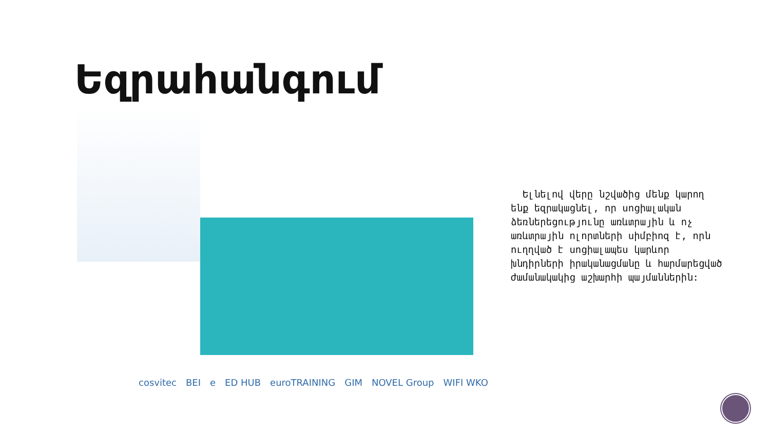Եզրահանգում
Ելնելով վերը նշվածից մենք կարող ենք եզրակացնել, որ սոցիալական ձեռներեցությունը առևտրային և ոչ առևտրային ոլորտների սիմբիոզ է, որն ուղղված է սոցիալապես կարևոր խնդիրների իրականացմանը և հարմարեցված ժամանակակից աշխարհի պայմաններին:
cosvitec BEI e ED HUB euroTRAINING GIM NOVEL Group WIFI WKO